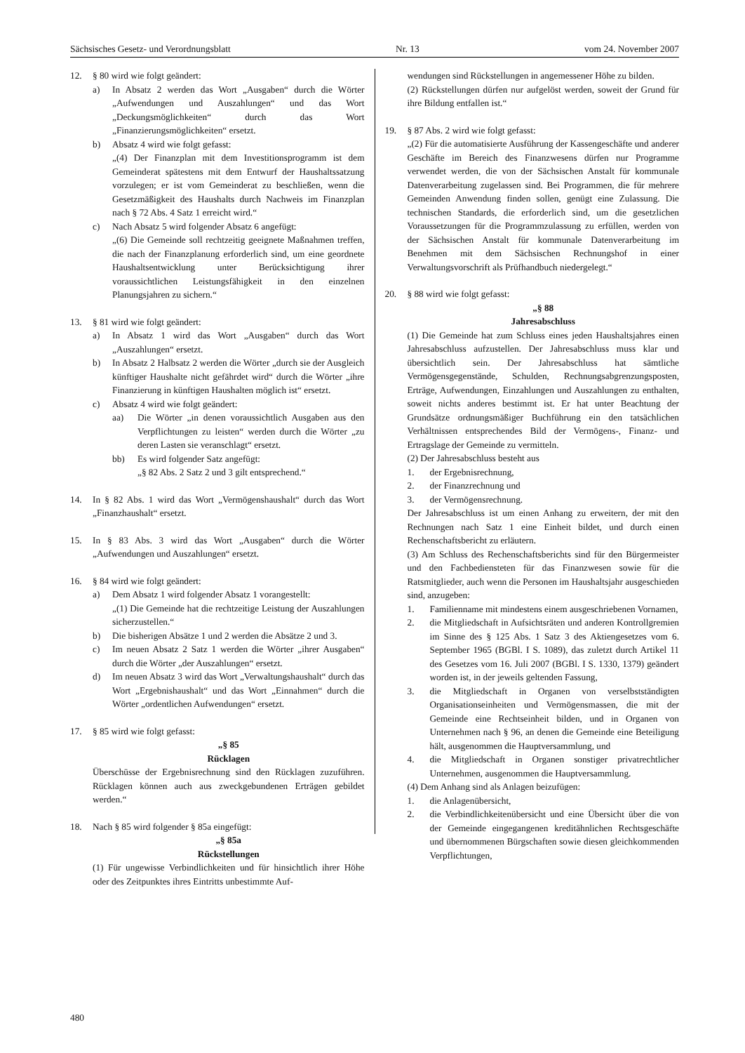Sächsisches Gesetz- und Verordnungsblatt Nr. 13 vom 24. November 2007
12. § 80 wird wie folgt geändert:
a) In Absatz 2 werden das Wort „Ausgaben“ durch die Wörter „Aufwendungen und Auszahlungen“ und das Wort „Deckungsmöglichkeiten“ durch das Wort „Finanzierungsmöglichkeiten“ ersetzt.
b) Absatz 4 wird wie folgt gefasst:
„(4) Der Finanzplan mit dem Investitionsprogramm ist dem Gemeinderat spätestens mit dem Entwurf der Haushaltssatzung vorzulegen; er ist vom Gemeinderat zu beschließen, wenn die Gesetzmäßigkeit des Haushalts durch Nachweis im Finanzplan nach § 72 Abs. 4 Satz 1 erreicht wird.“
c) Nach Absatz 5 wird folgender Absatz 6 angefügt:
„(6) Die Gemeinde soll rechtzeitig geeignete Maßnahmen treffen, die nach der Finanzplanung erforderlich sind, um eine geordnete Haushaltsentwicklung unter Berücksichtigung ihrer voraussichtlichen Leistungsfähigkeit in den einzelnen Planungsjahren zu sichern.“
13. § 81 wird wie folgt geändert:
a) In Absatz 1 wird das Wort „Ausgaben“ durch das Wort „Auszahlungen“ ersetzt.
b) In Absatz 2 Halbsatz 2 werden die Wörter „durch sie der Ausgleich künftiger Haushalte nicht gefährdet wird“ durch die Wörter „ihre Finanzierung in künftigen Haushalten möglich ist“ ersetzt.
c) Absatz 4 wird wie folgt geändert:
aa) Die Wörter „in denen voraussichtlich Ausgaben aus den Verpflichtungen zu leisten“ werden durch die Wörter „zu deren Lasten sie veranschlagt“ ersetzt.
bb) Es wird folgender Satz angefügt:
„§ 82 Abs. 2 Satz 2 und 3 gilt entsprechend.“
14. In § 82 Abs. 1 wird das Wort „Vermögenshaushalt“ durch das Wort „Finanzhaushalt“ ersetzt.
15. In § 83 Abs. 3 wird das Wort „Ausgaben“ durch die Wörter „Aufwendungen und Auszahlungen“ ersetzt.
16. § 84 wird wie folgt geändert:
a) Dem Absatz 1 wird folgender Absatz 1 vorangestellt:
„(1) Die Gemeinde hat die rechtzeitige Leistung der Auszahlungen sicherzustellen.“
b) Die bisherigen Absätze 1 und 2 werden die Absätze 2 und 3.
c) Im neuen Absatz 2 Satz 1 werden die Wörter „ihrer Ausgaben“ durch die Wörter „der Auszahlungen“ ersetzt.
d) Im neuen Absatz 3 wird das Wort „Verwaltungshaushalt“ durch das Wort „Ergebnishaushalt“ und das Wort „Einnahmen“ durch die Wörter „ordentlichen Aufwendungen“ ersetzt.
17. § 85 wird wie folgt gefasst:
„§ 85
Rücklagen
Überschüsse der Ergebnisrechnung sind den Rücklagen zuzuführen. Rücklagen können auch aus zweckgebundenen Erträgen gebildet werden.“
18. Nach § 85 wird folgender § 85a eingefügt:
„§ 85a
Rückstellungen
(1) Für ungewisse Verbindlichkeiten und für hinsichtlich ihrer Höhe oder des Zeitpunktes ihres Eintritts unbestimmte Auf-
wendungen sind Rückstellungen in angemessener Höhe zu bilden.
(2) Rückstellungen dürfen nur aufgelöst werden, soweit der Grund für ihre Bildung entfallen ist.“
19. § 87 Abs. 2 wird wie folgt gefasst:
„(2) Für die automatisierte Ausführung der Kassengeschäfte und anderer Geschäfte im Bereich des Finanzwesens dürfen nur Programme verwendet werden, die von der Sächsischen Anstalt für kommunale Datenverarbeitung zugelassen sind. Bei Programmen, die für mehrere Gemeinden Anwendung finden sollen, genügt eine Zulassung. Die technischen Standards, die erforderlich sind, um die gesetzlichen Voraussetzungen für die Programmzulassung zu erfüllen, werden von der Sächsischen Anstalt für kommunale Datenverarbeitung im Benehmen mit dem Sächsischen Rechnungshof in einer Verwaltungsvorschrift als Prüfhandbuch niedergelegt.“
20. § 88 wird wie folgt gefasst:
„§ 88
Jahresabschluss
(1) Die Gemeinde hat zum Schluss eines jeden Haushaltsjahres einen Jahresabschluss aufzustellen. Der Jahresabschluss muss klar und übersichtlich sein. Der Jahresabschluss hat sämtliche Vermögensgegenstände, Schulden, Rechnungsabgrenzungsposten, Erträge, Aufwendungen, Einzahlungen und Auszahlungen zu enthalten, soweit nichts anderes bestimmt ist. Er hat unter Beachtung der Grundsätze ordnungsmäßiger Buchführung ein den tatsächlichen Verhältnissen entsprechendes Bild der Vermögens-, Finanz- und Ertragslage der Gemeinde zu vermitteln.
(2) Der Jahresabschluss besteht aus
1. der Ergebnisrechnung,
2. der Finanzrechnung und
3. der Vermögensrechnung.
Der Jahresabschluss ist um einen Anhang zu erweitern, der mit den Rechnungen nach Satz 1 eine Einheit bildet, und durch einen Rechenschaftsbericht zu erläutern.
(3) Am Schluss des Rechenschaftsberichts sind für den Bürgermeister und den Fachbediensteten für das Finanzwesen sowie für die Ratsmitglieder, auch wenn die Personen im Haushaltsjahr ausgeschieden sind, anzugeben:
1. Familienname mit mindestens einem ausgeschriebenen Vornamen,
2. die Mitgliedschaft in Aufsichtsräten und anderen Kontrollgremien im Sinne des § 125 Abs. 1 Satz 3 des Aktiengesetzes vom 6. September 1965 (BGBl. I S. 1089), das zuletzt durch Artikel 11 des Gesetzes vom 16. Juli 2007 (BGBl. I S. 1330, 1379) geändert worden ist, in der jeweils geltenden Fassung,
3. die Mitgliedschaft in Organen von verselbstständigten Organisationseinheiten und Vermögensmassen, die mit der Gemeinde eine Rechtseinheit bilden, und in Organen von Unternehmen nach § 96, an denen die Gemeinde eine Beteiligung hält, ausgenommen die Hauptversammlung, und
4. die Mitgliedschaft in Organen sonstiger privatrechtlicher Unternehmen, ausgenommen die Hauptversammlung.
(4) Dem Anhang sind als Anlagen beizufügen:
1. die Anlagenübersicht,
2. die Verbindlichkeitenübersicht und eine Übersicht über die von der Gemeinde eingegangenen kreditähnlichen Rechtsgeschäfte und übernommenen Bürgschaften sowie diesen gleichkommenden Verpflichtungen,
480